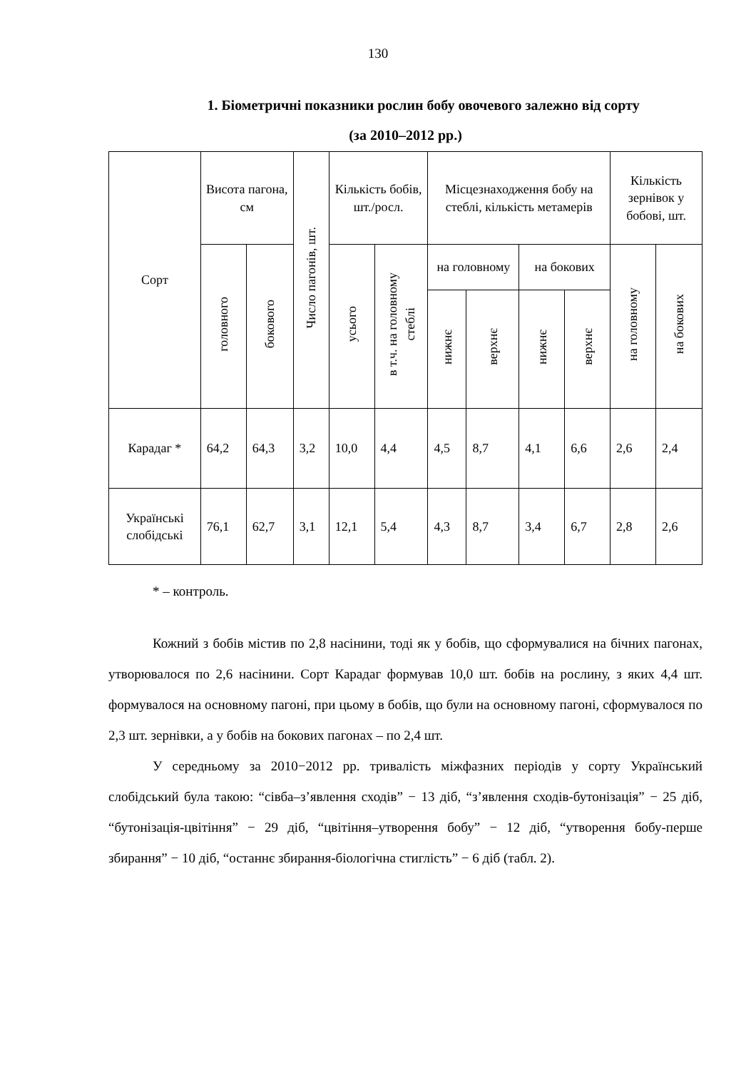130
1. Біометричні показники рослин бобу овочевого залежно від сорту
(за 2010–2012 рр.)
| Сорт | Висота пагона, см | | Число пагонів, шт. | Кількість бобів, шт./росл. | | Місцезнаходження бобу на стеблі, кількість метамерів | | | | Кількість зернівок у бобові, шт. | |
| --- | --- | --- | --- | --- | --- | --- | --- | --- | --- | --- | --- |
| | головного | бокового | | усього | в т.ч. на головному стеблі | на головному | | на бокових | | на головному | на бокових |
| | | | | | | нижнє | верхнє | нижнє | верхнє | | |
| Карадаг * | 64,2 | 64,3 | 3,2 | 10,0 | 4,4 | 4,5 | 8,7 | 4,1 | 6,6 | 2,6 | 2,4 |
| Українські слобідські | 76,1 | 62,7 | 3,1 | 12,1 | 5,4 | 4,3 | 8,7 | 3,4 | 6,7 | 2,8 | 2,6 |
* – контроль.
Кожний з бобів містив по 2,8 насінини, тоді як у бобів, що сформувалися на бічних пагонах, утворювалося по 2,6 насінини. Сорт Карадаг формував 10,0 шт. бобів на рослину, з яких 4,4 шт. формувалося на основному пагоні, при цьому в бобів, що були на основному пагоні, сформувалося по 2,3 шт. зернівки, а у бобів на бокових пагонах – по 2,4 шт.
У середньому за 2010−2012 рр. тривалість міжфазних періодів у сорту Український слобідський була такою: “сівба–з’явлення сходів” − 13 діб, “з’явлення сходів-бутонізація” − 25 діб, “бутонізація-цвітіння” − 29 діб, “цвітіння–утворення бобу” − 12 діб, “утворення бобу-перше збирання” − 10 діб, “останнє збирання-біологічна стиглість” − 6 діб (табл. 2).